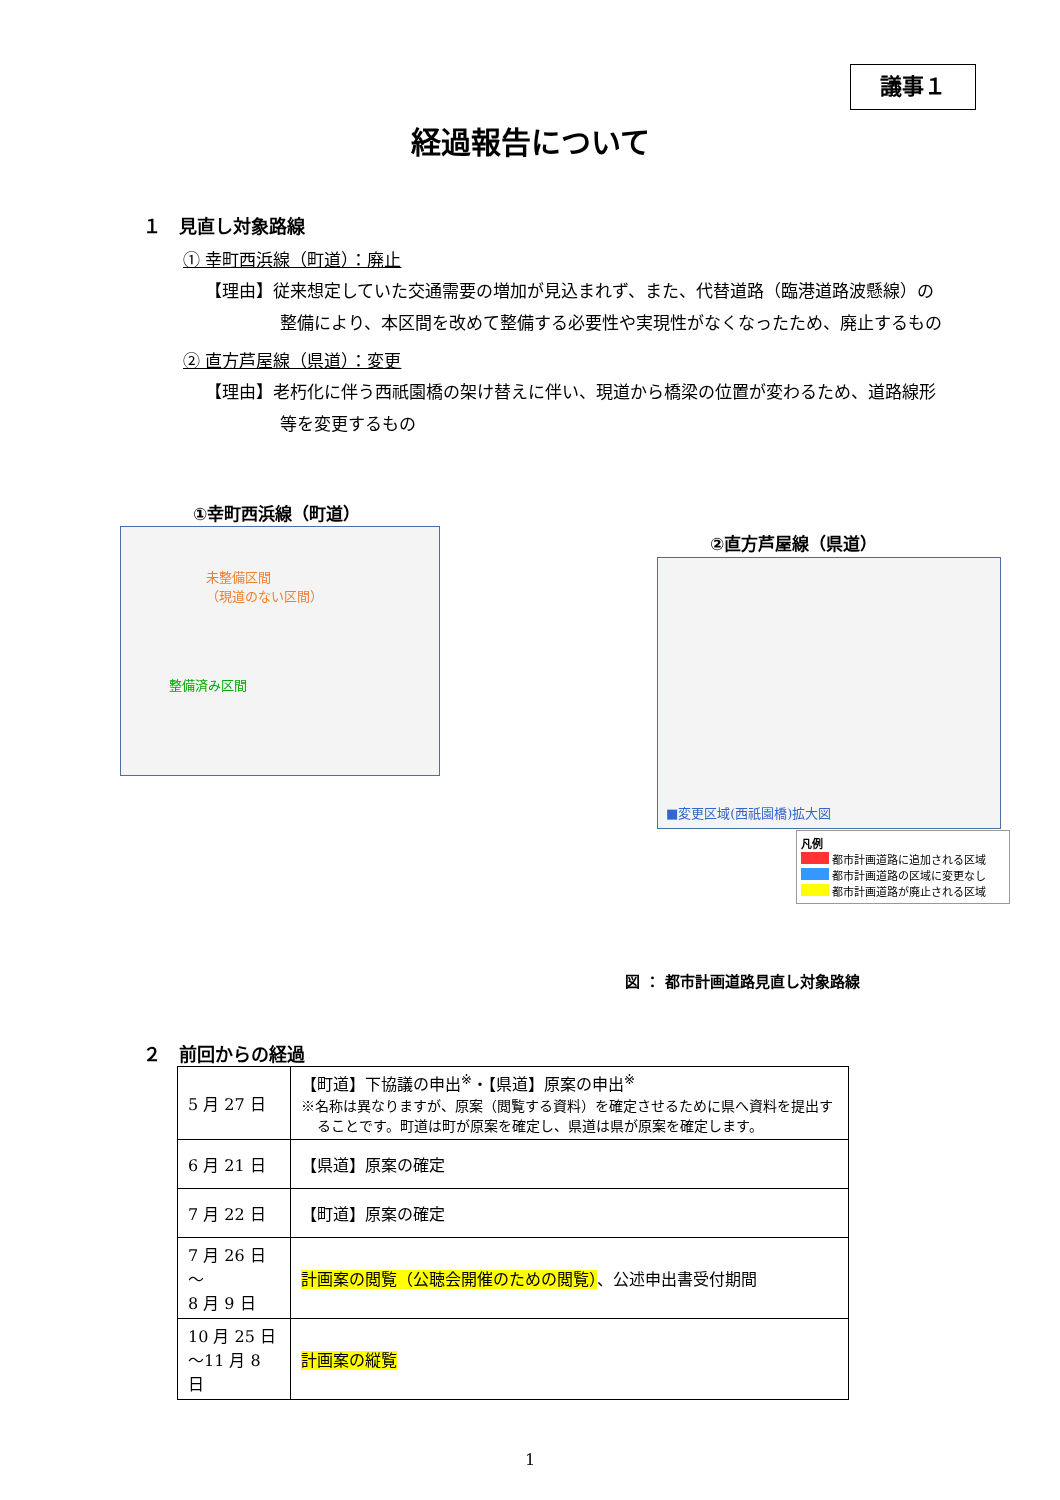議事１
経過報告について
１　見直し対象路線
① 幸町西浜線（町道）：廃止
【理由】従来想定していた交通需要の増加が見込まれず、また、代替道路（臨港道路波懸線）の整備により、本区間を改めて整備する必要性や実現性がなくなったため、廃止するもの
② 直方芦屋線（県道）：変更
【理由】老朽化に伴う西祇園橋の架け替えに伴い、現道から橋梁の位置が変わるため、道路線形等を変更するもの
①幸町西浜線（町道）
未整備区間
（現道のない区間）
整備済み区間
②直方芦屋線（県道）
■変更区域(西祇園橋)拡大図
凡例
都市計画道路に追加される区域
都市計画道路の区域に変更なし
都市計画道路が廃止される区域
図 ： 都市計画道路見直し対象路線
２　前回からの経過
| 5 月 27 日 | 【町道】下協議の申出<sup>※</sup>・【県道】原案の申出<sup>※</sup> ※名称は異なりますが、原案（閲覧する資料）を確定させるために県へ資料を提出することです。町道は町が原案を確定し、県道は県が原案を確定します。 |
| 6 月 21 日 | 【県道】原案の確定 |
| 7 月 22 日 | 【町道】原案の確定 |
| 7 月 26 日～ 8 月 9 日 | 計画案の閲覧（公聴会開催のための閲覧） 、公述申出書受付期間 |
| 10 月 25 日 ～11 月 8 日 | 計画案の縦覧 |
1